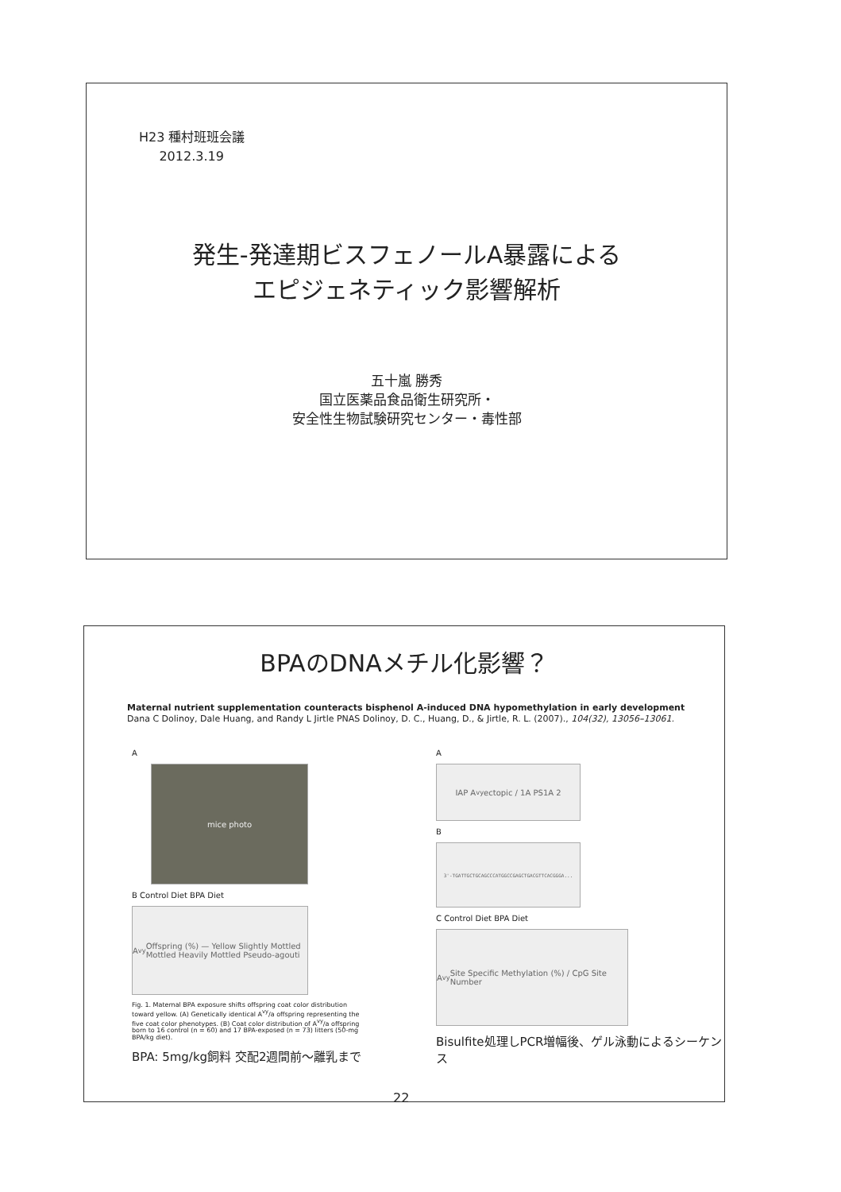H23 種村班班会議
2012.3.19
発生-発達期ビスフェノールA暴露による
エピジェネティック影響解析
五十嵐 勝秀
国立医薬品食品衛生研究所・
安全性生物試験研究センター・毒性部
BPAのDNAメチル化影響？
Maternal nutrient supplementation counteracts bisphenol A-induced DNA hypomethylation in early development
Dana C Dolinoy, Dale Huang, and Randy L Jirtle PNAS Dolinoy, D. C., Huang, D., & Jirtle, R. L. (2007)., 104(32), 13056–13061.
A
mice photo
B Control Diet BPA Diet
A<sup>vy</sup> Offspring (%) — Yellow Slightly Mottled Mottled Heavily Mottled Pseudo-agouti
Fig. 1. Maternal BPA exposure shifts offspring coat color distribution toward yellow. (A) Genetically identical A<sup>vy</sup>/a offspring representing the five coat color phenotypes. (B) Coat color distribution of A<sup>vy</sup>/a offspring born to 16 control (n = 60) and 17 BPA-exposed (n = 73) litters (50-mg BPA/kg diet).
BPA: 5mg/kg飼料 交配2週間前～離乳まで
A
IAP A<sup>vy</sup> ectopic / 1A PS1A 2
B
3'-TGATTGCTGCAGCCCATGGCCGAGCTGACGTTCACGGGA...
C Control Diet BPA Diet
A<sup>vy</sup> Site Specific Methylation (%) / CpG Site Number
Bisulfite処理しPCR増幅後、ゲル泳動によるシーケンス
22